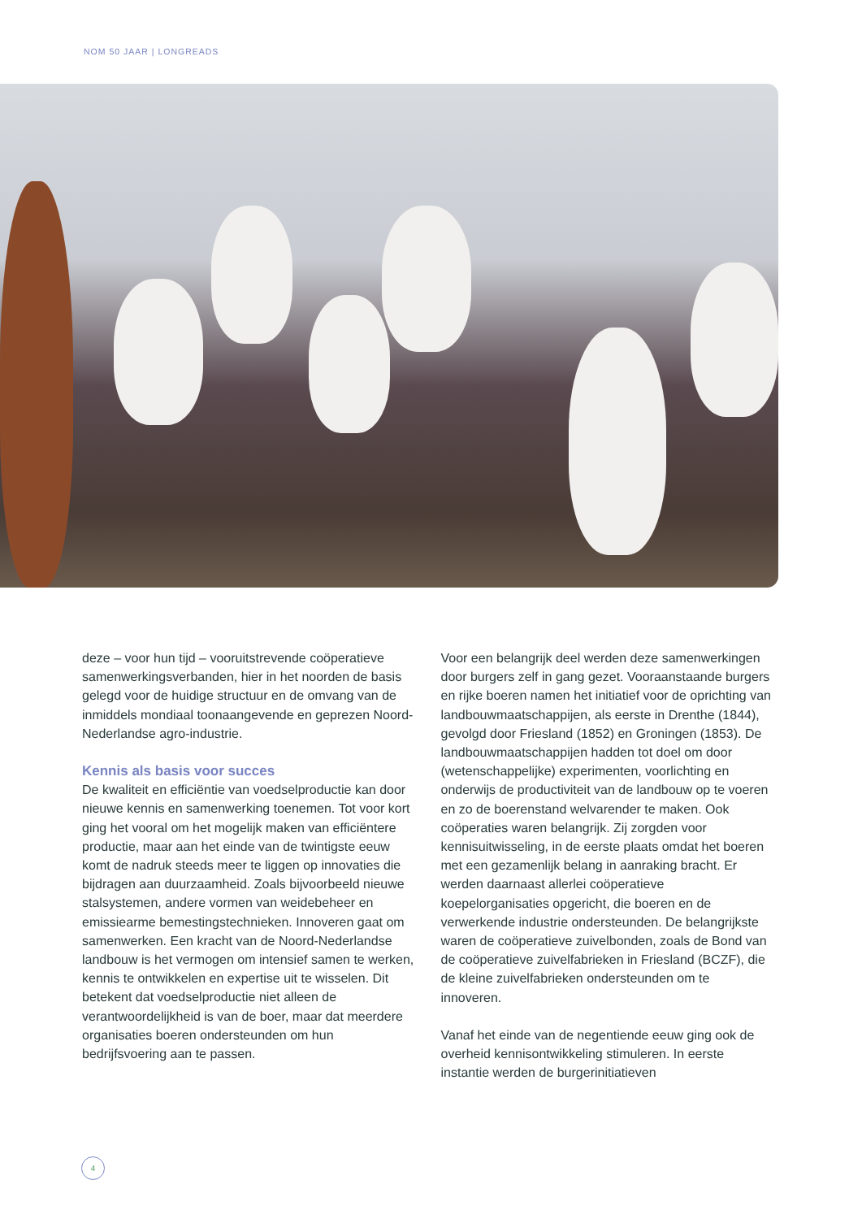NOM 50 JAAR | LONGREADS
deze – voor hun tijd – vooruitstrevende coöperatieve samenwerkingsverbanden, hier in het noorden de basis gelegd voor de huidige structuur en de omvang van de inmiddels mondiaal toonaangevende en geprezen Noord-Nederlandse agro-industrie.
Kennis als basis voor succes
De kwaliteit en efficiëntie van voedselproductie kan door nieuwe kennis en samenwerking toenemen. Tot voor kort ging het vooral om het mogelijk maken van efficiëntere productie, maar aan het einde van de twintigste eeuw komt de nadruk steeds meer te liggen op innovaties die bijdragen aan duurzaamheid. Zoals bijvoorbeeld nieuwe stalsystemen, andere vormen van weidebeheer en emissiearme bemestingstechnieken. Innoveren gaat om samenwerken. Een kracht van de Noord-Nederlandse landbouw is het vermogen om intensief samen te werken, kennis te ontwikkelen en expertise uit te wisselen. Dit betekent dat voedselproductie niet alleen de verantwoordelijkheid is van de boer, maar dat meerdere organisaties boeren ondersteunden om hun bedrijfsvoering aan te passen.
Voor een belangrijk deel werden deze samenwerkingen door burgers zelf in gang gezet. Vooraanstaande burgers en rijke boeren namen het initiatief voor de oprichting van landbouwmaatschappijen, als eerste in Drenthe (1844), gevolgd door Friesland (1852) en Groningen (1853). De landbouwmaatschappijen hadden tot doel om door (wetenschappelijke) experimenten, voorlichting en onderwijs de productiviteit van de landbouw op te voeren en zo de boerenstand welvarender te maken. Ook coöperaties waren belangrijk. Zij zorgden voor kennisuitwisseling, in de eerste plaats omdat het boeren met een gezamenlijk belang in aanraking bracht. Er werden daarnaast allerlei coöperatieve koepelorganisaties opgericht, die boeren en de verwerkende industrie ondersteunden. De belangrijkste waren de coöperatieve zuivelbonden, zoals de Bond van de coöperatieve zuivelfabrieken in Friesland (BCZF), die de kleine zuivelfabrieken ondersteunden om te innoveren.
Vanaf het einde van de negentiende eeuw ging ook de overheid kennisontwikkeling stimuleren. In eerste instantie werden de burgerinitiatieven
4